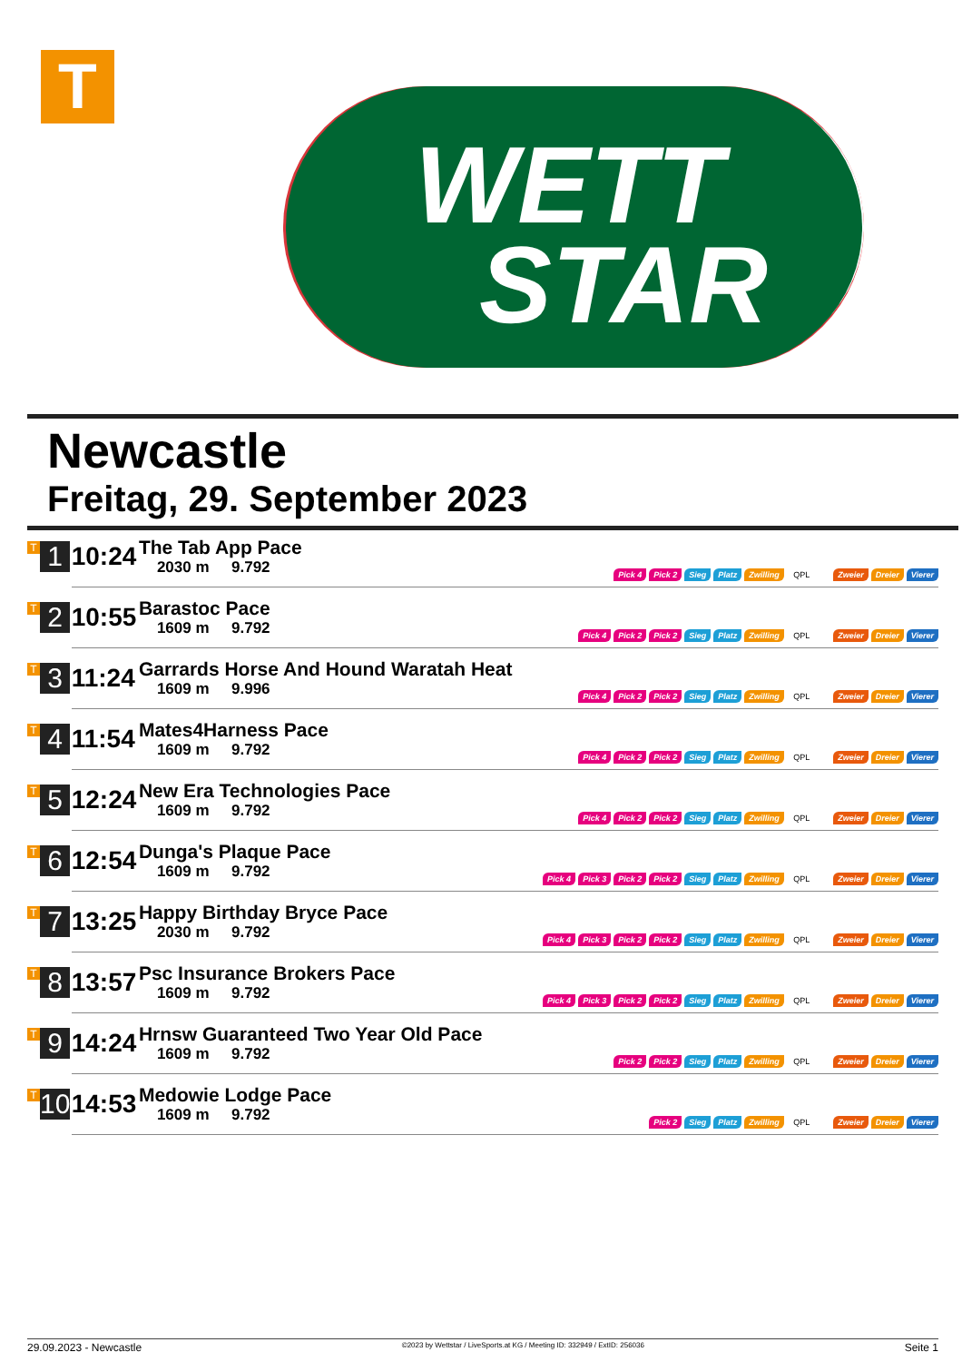T
WETT
STAR
Newcastle
Freitag, 29. September 2023
| T 1 | 10:24 | The Tab App Pace 2030 m 9.792 | Pick 4 Pick 2 Sieg Platz Zwilling QPL Zweier Dreier Vierer |
| T 2 | 10:55 | Barastoc Pace 1609 m 9.792 | Pick 4 Pick 2 Pick 2 Sieg Platz Zwilling QPL Zweier Dreier Vierer |
| T 3 | 11:24 | Garrards Horse And Hound Waratah Heat 1609 m 9.996 | Pick 4 Pick 2 Pick 2 Sieg Platz Zwilling QPL Zweier Dreier Vierer |
| T 4 | 11:54 | Mates4Harness Pace 1609 m 9.792 | Pick 4 Pick 2 Pick 2 Sieg Platz Zwilling QPL Zweier Dreier Vierer |
| T 5 | 12:24 | New Era Technologies Pace 1609 m 9.792 | Pick 4 Pick 2 Pick 2 Sieg Platz Zwilling QPL Zweier Dreier Vierer |
| T 6 | 12:54 | Dunga's Plaque Pace 1609 m 9.792 | Pick 4 Pick 3 Pick 2 Pick 2 Sieg Platz Zwilling QPL Zweier Dreier Vierer |
| T 7 | 13:25 | Happy Birthday Bryce Pace 2030 m 9.792 | Pick 4 Pick 3 Pick 2 Pick 2 Sieg Platz Zwilling QPL Zweier Dreier Vierer |
| T 8 | 13:57 | Psc Insurance Brokers Pace 1609 m 9.792 | Pick 4 Pick 3 Pick 2 Pick 2 Sieg Platz Zwilling QPL Zweier Dreier Vierer |
| T 9 | 14:24 | Hrnsw Guaranteed Two Year Old Pace 1609 m 9.792 | Pick 2 Pick 2 Sieg Platz Zwilling QPL Zweier Dreier Vierer |
| T 10 | 14:53 | Medowie Lodge Pace 1609 m 9.792 | Pick 2 Sieg Platz Zwilling QPL Zweier Dreier Vierer |
29.09.2023 - Newcastle ©2023 by Wettstar / LiveSports.at KG / Meeting ID: 332949 / ExtID: 256036 Seite 1